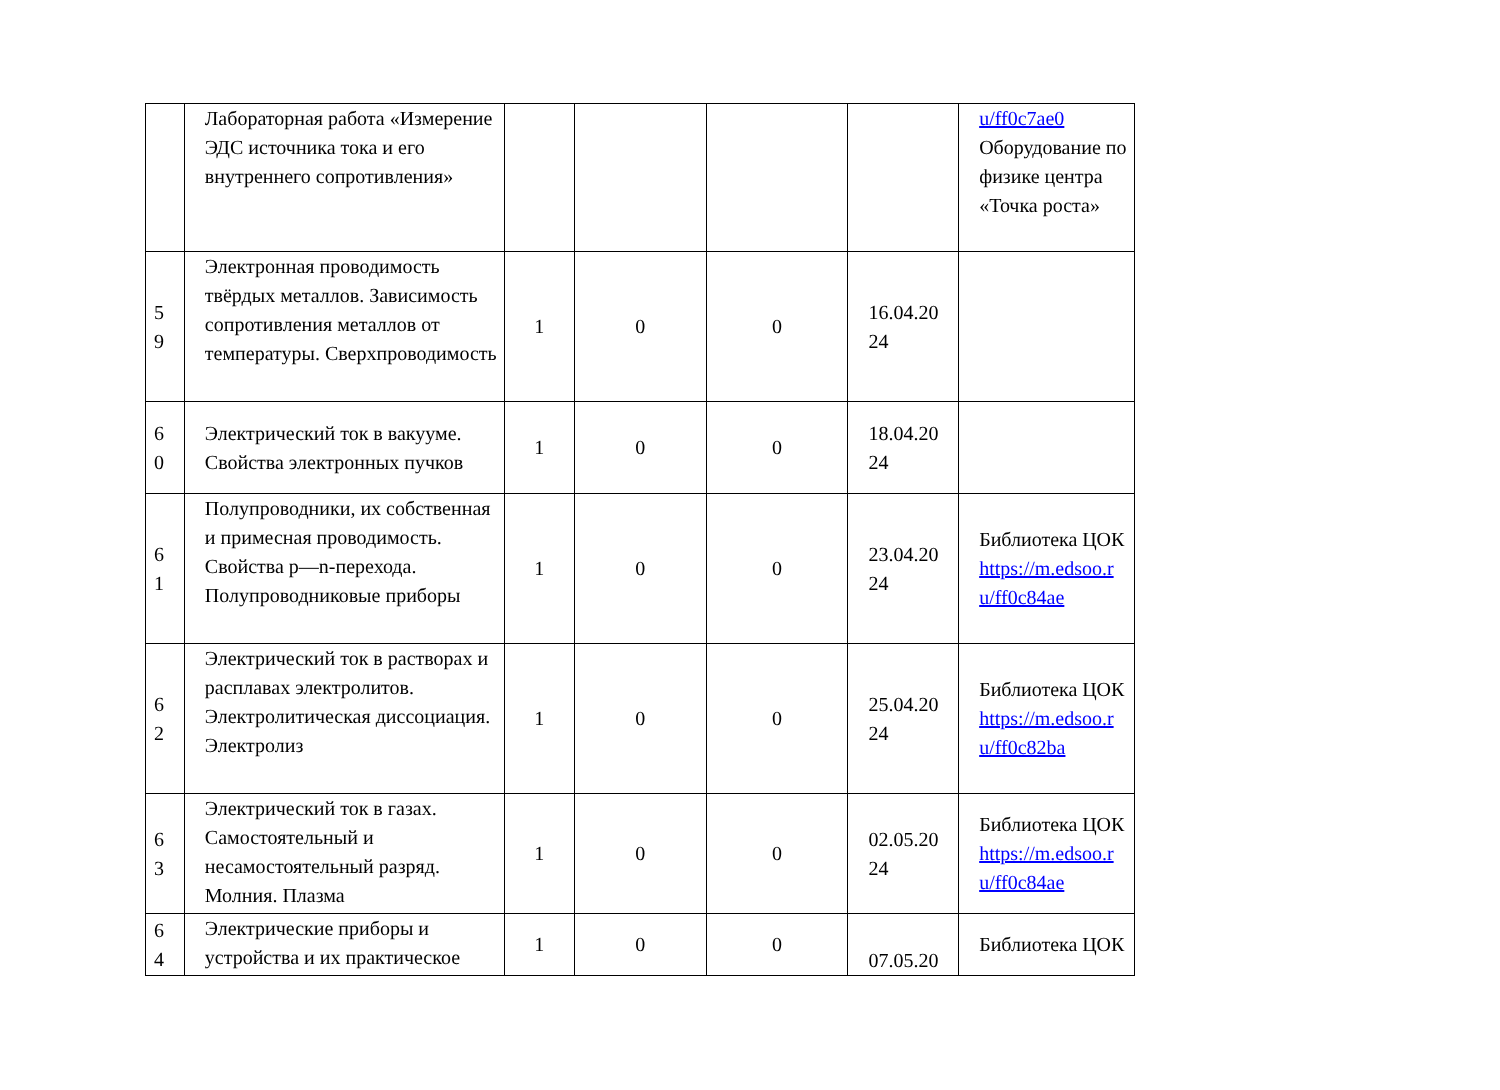| | Лабораторная работа «Измерение ЭДС источника тока и его внутреннего сопротивления» | | | | | u/ff0c7ae0 Оборудование по физике центра «Точка роста» |
| 5 9 | Электронная проводимость твёрдых металлов. Зависимость сопротивления металлов от температуры. Сверхпроводимость | 1 | 0 | 0 | 16.04.20 24 | |
| 6 0 | Электрический ток в вакууме. Свойства электронных пучков | 1 | 0 | 0 | 18.04.20 24 | |
| 6 1 | Полупроводники, их собственная и примесная проводимость. Свойства p—n-перехода. Полупроводниковые приборы | 1 | 0 | 0 | 23.04.20 24 | Библиотека ЦОК https://m.edsoo.r u/ff0c84ae |
| 6 2 | Электрический ток в растворах и расплавах электролитов. Электролитическая диссоциация. Электролиз | 1 | 0 | 0 | 25.04.20 24 | Библиотека ЦОК https://m.edsoo.r u/ff0c82ba |
| 6 3 | Электрический ток в газах. Самостоятельный и несамостоятельный разряд. Молния. Плазма | 1 | 0 | 0 | 02.05.20 24 | Библиотека ЦОК https://m.edsoo.r u/ff0c84ae |
| 6 4 | Электрические приборы и устройства и их практическое | 1 | 0 | 0 | 07.05.20 | Библиотека ЦОК |